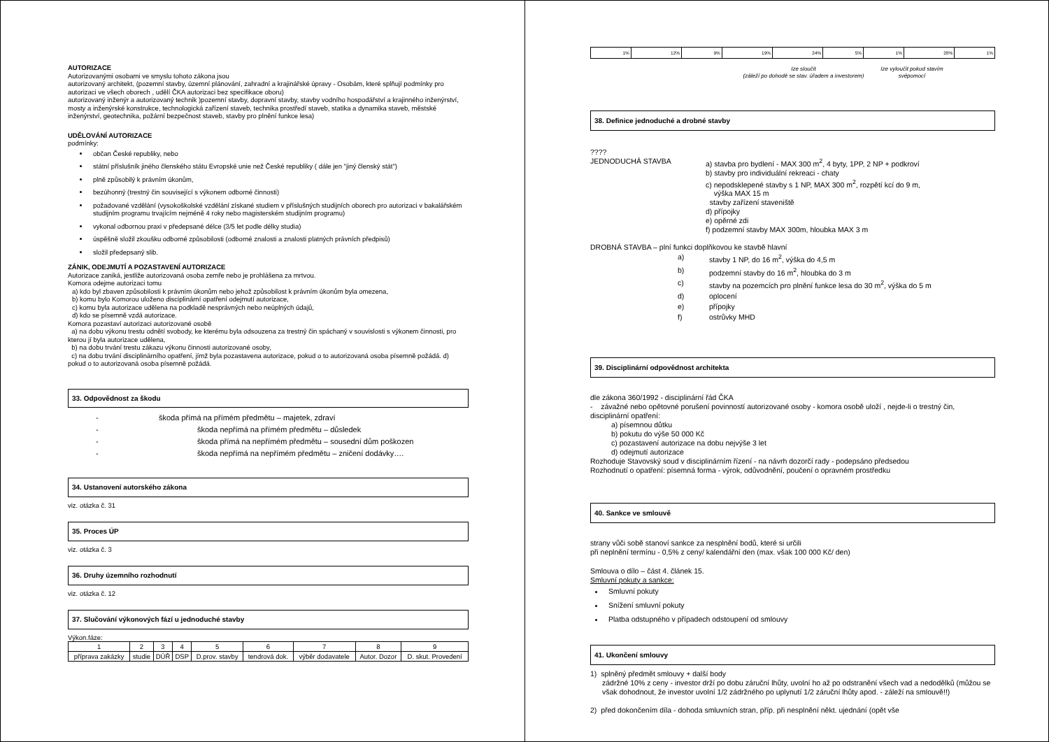AUTORIZACE
Autorizovanými osobami ve smyslu tohoto zákona jsou
autorizovaný architekt, (pozemní stavby, územní plánování, zahradní a krajinářské úpravy - Osobám, které splňují podmínky pro autorizaci ve všech oborech , udělí ČKA autorizaci bez specifikace oboru)
autorizovaný inženýr a autorizovaný technik )pozemní stavby, dopravní stavby, stavby vodního hospodářství a krajinného inženýrství, mosty a inženýrské konstrukce, technologická zařízení staveb, technika prostředí staveb, statika a dynamika staveb, městské inženýrství, geotechnika, požární bezpečnost staveb, stavby pro plnění funkce lesa)
UDĚLOVÁNÍ AUTORIZACE
podmínky:
občan České republiky, nebo
státní příslušník jiného členského státu Evropské unie než České republiky ( dále jen "jiný členský stát")
plně způsobilý k právním úkonům,
bezúhonný (trestný čin související s výkonem odborné činnosti)
požadované vzdělání (vysokoškolské vzdělání získané studiem v příslušných studijních oborech pro autorizaci v bakalářském studijním programu trvajícím nejméně 4 roky nebo magisterském studijním programu)
vykonal odbornou praxi v předepsané délce (3/5 let podle délky studia)
úspěšně složil zkoušku odborné způsobilosti (odborné znalosti a znalosti platných právních předpisů)
složil předepsaný slib.
ZÁNIK, ODEJMUTÍ A POZASTAVENÍ AUTORIZACE
Autorizace zaniká, jestliže autorizovaná osoba zemře nebo je prohlášena za mrtvou.
Komora odejme autorizaci tomu
a) kdo byl zbaven způsobilosti k právním úkonům nebo jehož způsobilost k právním úkonům byla omezena,
b) komu bylo Komorou uloženo disciplinární opatření odejmutí autorizace,
c) komu byla autorizace udělena na podkladě nesprávných nebo neúplných údajů,
d) kdo se písemně vzdá autorizace.
Komora pozastaví autorizaci autorizované osobě
a) na dobu výkonu trestu odnětí svobody, ke kterému byla odsouzena za trestný čin spáchaný v souvislosti s výkonem činnosti, pro kterou jí byla autorizace udělena,
b) na dobu trvání trestu zákazu výkonu činnosti autorizované osoby,
c) na dobu trvání disciplinárního opatření, jímž byla pozastavena autorizace, pokud o to autorizovaná osoba písemně požádá. d) pokud o to autorizovaná osoba písemně požádá.
33. Odpovědnost za škodu
- škoda přímá na přímém předmětu – majetek, zdraví
- škoda nepřímá na přímém předmětu – důsledek
- škoda přímá na nepřímém předmětu – sousední dům poškozen
- škoda nepřímá na nepřímém předmětu – zničení dodávky….
34. Ustanovení autorského zákona
viz. otázka č. 31
35. Proces ÚP
viz. otázka č. 3
36. Druhy územního rozhodnutí
viz. otázka č. 12
37. Slučování výkonových fází u jednoduché stavby
Výkon.fáze:
| 1 | 2 | 3 | 4 | 5 | 6 | 7 | 8 | 9 |
| příprava zakázky | studie | DÚŘ | DSP | D.prov. stavby | tendrová dok. | výběr dodavatele | Autor. Dozor | D. skut. Provedení |
| 1% | 12% | 9% | 19% | 24% | 5% | 1% | 28% | 1% |
Ize sloučit
(záleží po dohodě se stav. úřadem a investorem)
Ize vyloučit pokud stavím svépomocí
38. Definice jednoduché a drobné stavby
????
JEDNODUCHÁ STAVBA a) stavba pro bydlení - MAX 300 m<sup>2</sup>, 4 byty, 1PP, 2 NP + podkroví
b) stavby pro individuální rekreaci - chaty
c) nepodsklepené stavby s 1 NP, MAX 300 m<sup>2</sup>, rozpětí kcí do 9 m,
výška MAX 15 m
stavby zařízení staveniště
d) přípojky
e) opěrné zdi
f) podzemní stavby MAX 300m, hloubka MAX 3 m
DROBNÁ STAVBA – plní funkci doplňkovou ke stavbě hlavní
a) stavby 1 NP, do 16 m<sup>2</sup>, výška do 4,5 m
b) podzemní stavby do 16 m<sup>2</sup>, hloubka do 3 m
c) stavby na pozemcích pro plnění funkce lesa do 30 m<sup>2</sup>, výška do 5 m
d) oplocení
e) přípojky
f) ostrůvky MHD
39. Disciplinární odpovědnost architekta
dle zákona 360/1992 - disciplinární řád ČKA
- závažné nebo opětovné porušení povinností autorizované osoby - komora osobě uloží , nejde-li o trestný čin, disciplinární opatření:
a) písemnou důtku
b) pokutu do výše 50 000 Kč
c) pozastavení autorizace na dobu nejvýše 3 let
d) odejmutí autorizace
Rozhoduje Stavovský soud v disciplinárním řízení - na návrh dozorčí rady - podepsáno předsedou
Rozhodnutí o opatření: písemná forma - výrok, odůvodnění, poučení o opravném prostředku
40. Sankce ve smlouvě
strany vůči sobě stanoví sankce za nesplnění bodů, které si určili
při neplnění termínu - 0,5% z ceny/ kalendářní den (max. však 100 000 Kč/ den)
Smlouva o dílo – část 4. článek 15.
Smluvní pokuty a sankce:
Smluvní pokuty
Snížení smluvní pokuty
Platba odstupného v případech odstoupení od smlouvy
41. Ukončení smlouvy
1) splněný předmět smlouvy + další body
zádržné 10% z ceny - investor drží po dobu záruční lhůty, uvolní ho až po odstranění všech vad a nedodělků (můžou se však dohodnout, že investor uvolní 1/2 zádržného po uplynutí 1/2 záruční lhůty apod. - záleží na smlouvě!!)
2) před dokončením díla - dohoda smluvních stran, příp. při nesplnění někt. ujednání (opět vše